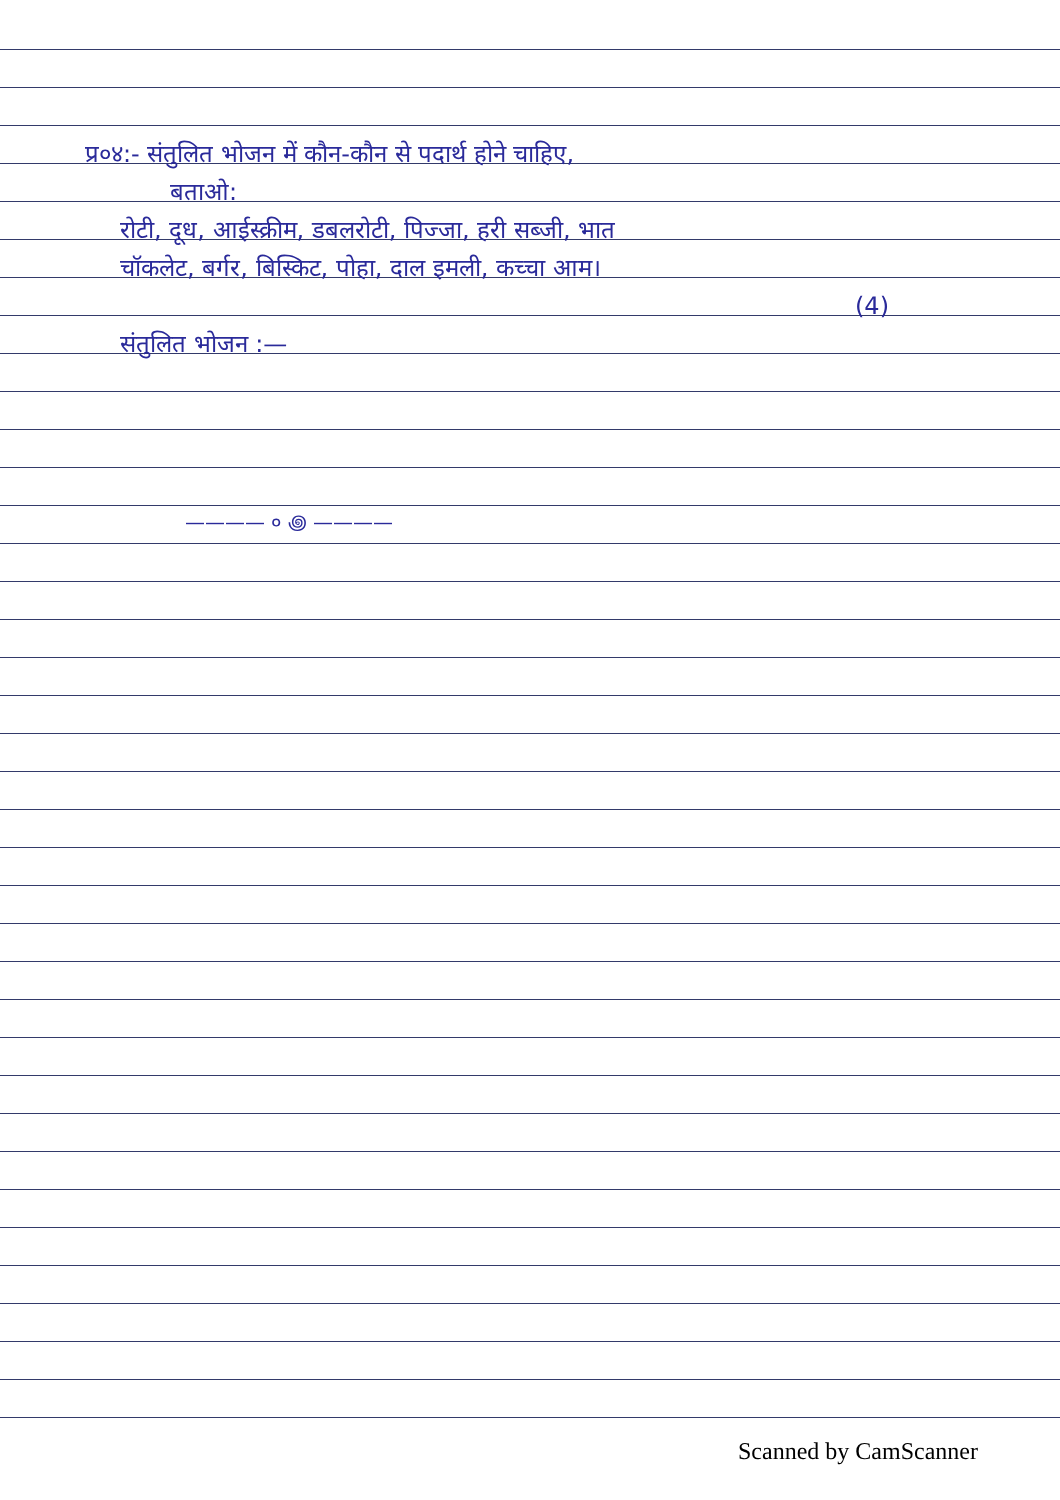प्र०४:- संतुलित भोजन में कौन-कौन से पदार्थ होने चाहिए,
बताओ:
रोटी, दूध, आईस्क्रीम, डबलरोटी, पिज्जा, हरी सब्जी, भात
चॉकलेट, बर्गर, बिस्किट, पोहा, दाल इमली, कच्चा आम।
(4)
संतुलित भोजन :—
———— ० ꩜ ————
Scanned by CamScanner